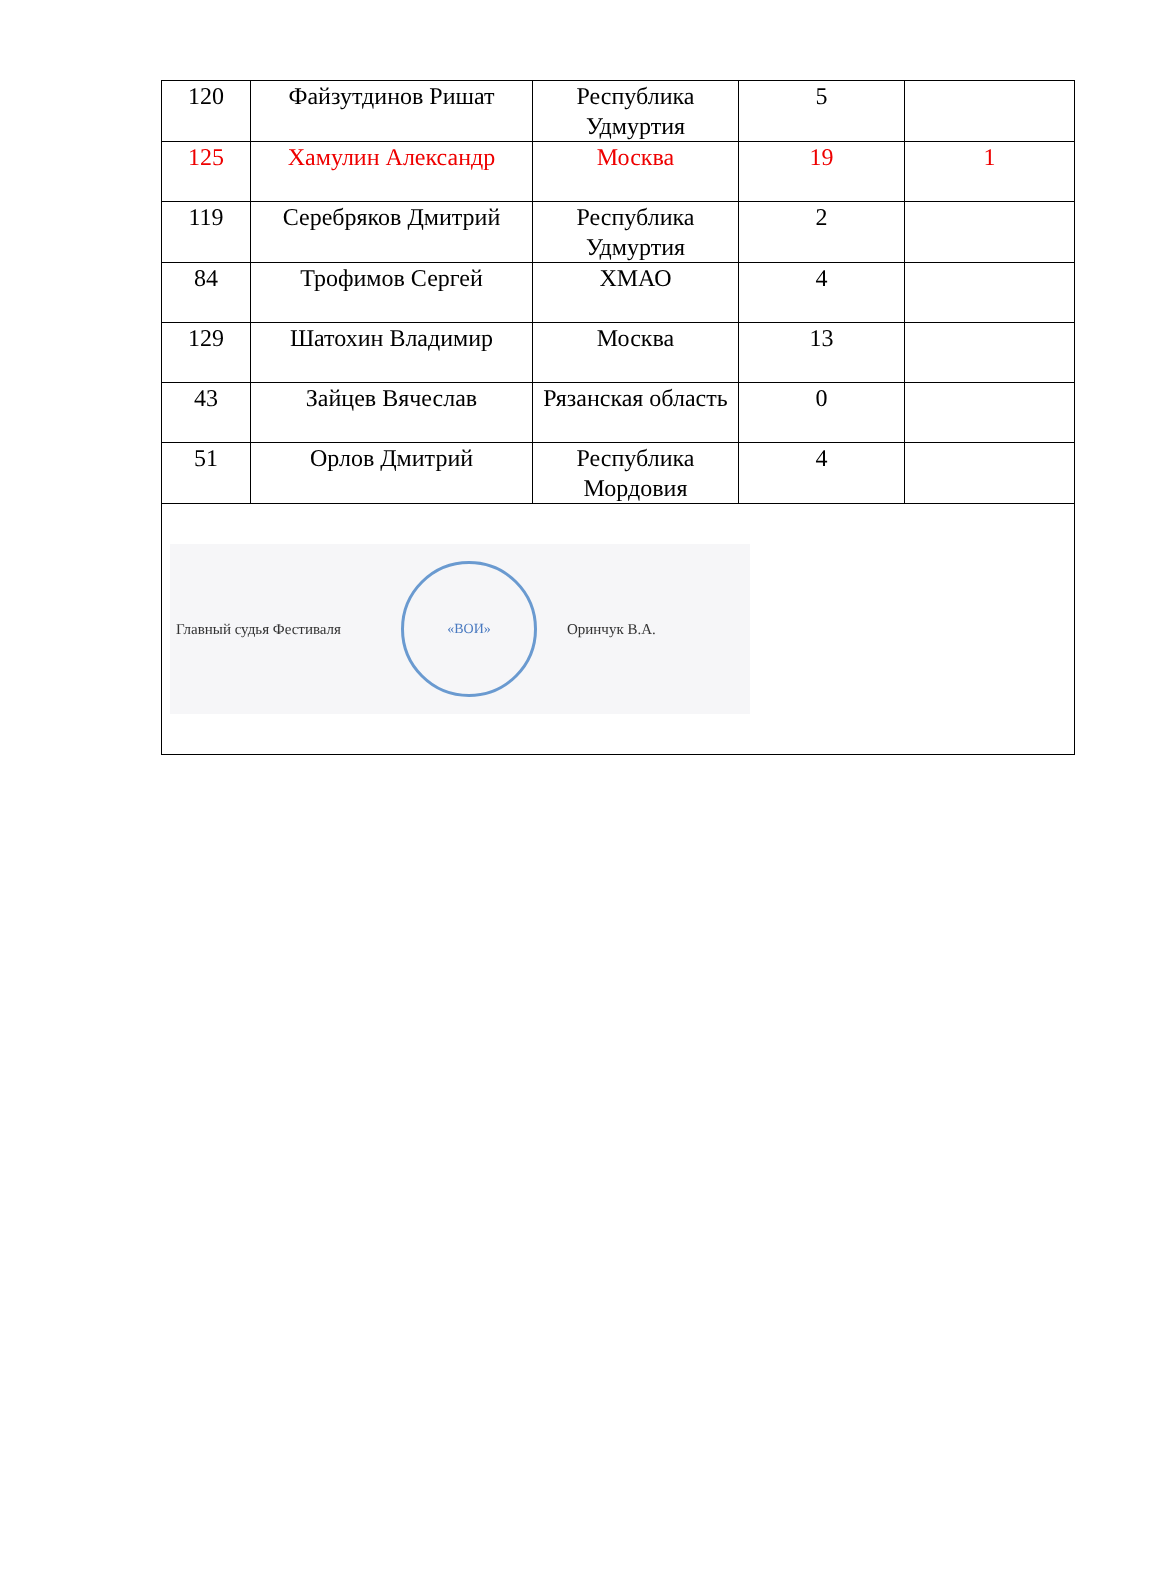| 120 | Файзутдинов Ришат | Республика Удмуртия | 5 | |
| 125 | Хамулин Александр | Москва | 19 | 1 |
| 119 | Серебряков Дмитрий | Республика Удмуртия | 2 | |
| 84 | Трофимов Сергей | ХМАО | 4 | |
| 129 | Шатохин Владимир | Москва | 13 | |
| 43 | Зайцев Вячеслав | Рязанская область | 0 | |
| 51 | Орлов Дмитрий | Республика Мордовия | 4 | |
| Главный судья Фестиваля «ВОИ» Оринчук В.А. | | | | |